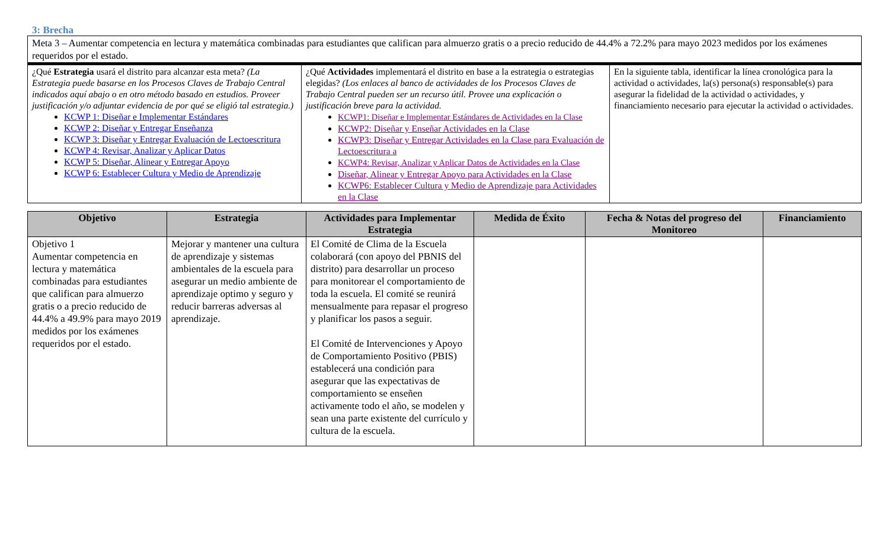3: Brecha
| Meta 3 – Aumentar competencia en lectura y matemática combinadas para estudiantes que califican para almuerzo gratis o a precio reducido de 44.4% a 72.2% para mayo 2023 medidos por los exámenes requeridos por el estado. |
| ¿Qué Estrategia usará el distrito para alcanzar esta meta? (La Estrategia puede basarse en los Procesos Claves de Trabajo Central indicados aquí abajo o en otro método basado en estudios. Proveer justificación y/o adjuntar evidencia de por qué se eligió tal estrategia.) KCWP 1: Diseñar e Implementar Estándares KCWP 2: Diseñar y Entregar Enseñanza KCWP 3: Diseñar y Entregar Evaluación de Lectoescritura KCWP 4: Revisar, Analizar y Aplicar Datos KCWP 5: Diseñar, Alinear y Entregar Apoyo KCWP 6: Establecer Cultura y Medio de Aprendizaje | ¿Qué Actividades implementará el distrito en base a la estrategia o estrategias elegidas? (Los enlaces al banco de actividades de los Procesos Claves de Trabajo Central pueden ser un recurso útil. Provee una explicación o justificación breve para la actividad. KCWP1: Diseñar e Implementar Estándares de Actividades en la Clase KCWP2: Diseñar y Enseñar Actividades en la Clase KCWP3: Diseñar y Entregar Actividades en la Clase para Evaluación de Lectoescritura a KCWP4: Revisar, Analizar y Aplicar Datos de Actividades en la Clase Diseñar, Alinear y Entregar Apoyo para Actividades en la Clase KCWP6: Establecer Cultura y Medio de Aprendizaje para Actividades en la Clase | En la siguiente tabla, identificar la línea cronológica para la actividad o actividades, la(s) persona(s) responsable(s) para asegurar la fidelidad de la actividad o actividades, y financiamiento necesario para ejecutar la actividad o actividades. |
| Objetivo | Estrategia | Actividades para Implementar Estrategia | Medida de Éxito | Fecha & Notas del progreso del Monitoreo | Financiamiento |
| --- | --- | --- | --- | --- | --- |
| Objetivo 1 Aumentar competencia en lectura y matemática combinadas para estudiantes que califican para almuerzo gratis o a precio reducido de 44.4% a 49.9% para mayo 2019 medidos por los exámenes requeridos por el estado. | Mejorar y mantener una cultura de aprendizaje y sistemas ambientales de la escuela para asegurar un medio ambiente de aprendizaje optimo y seguro y reducir barreras adversas al aprendizaje. | El Comité de Clima de la Escuela colaborará (con apoyo del PBNIS del distrito) para desarrollar un proceso para monitorear el comportamiento de toda la escuela. El comité se reunirá mensualmente para repasar el progreso y planificar los pasos a seguir. El Comité de Intervenciones y Apoyo de Comportamiento Positivo (PBIS) establecerá una condición para asegurar que las expectativas de comportamiento se enseñen activamente todo el año, se modelen y sean una parte existente del currículo y cultura de la escuela. | | | |